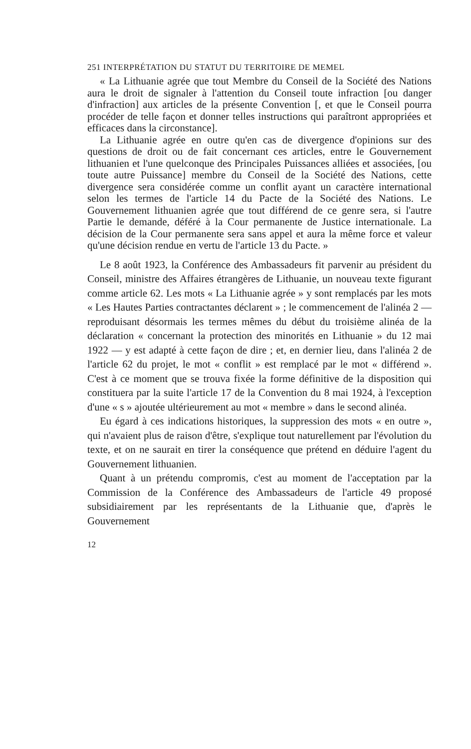251 INTERPRÉTATION DU STATUT DU TERRITOIRE DE MEMEL
« La Lithuanie agrée que tout Membre du Conseil de la Société des Nations aura le droit de signaler à l'attention du Conseil toute infraction [ou danger d'infraction] aux articles de la présente Convention [, et que le Conseil pourra procéder de telle façon et donner telles instructions qui paraîtront appropriées et efficaces dans la circonstance].
La Lithuanie agrée en outre qu'en cas de divergence d'opinions sur des questions de droit ou de fait concernant ces articles, entre le Gouvernement lithuanien et l'une quelconque des Principales Puissances alliées et associées, [ou toute autre Puissance] membre du Conseil de la Société des Nations, cette divergence sera considérée comme un conflit ayant un caractère international selon les termes de l'article 14 du Pacte de la Société des Nations. Le Gouvernement lithuanien agrée que tout différend de ce genre sera, si l'autre Partie le demande, déféré à la Cour permanente de Justice internationale. La décision de la Cour permanente sera sans appel et aura la même force et valeur qu'une décision rendue en vertu de l'article 13 du Pacte. »
Le 8 août 1923, la Conférence des Ambassadeurs fit parvenir au président du Conseil, ministre des Affaires étrangères de Lithuanie, un nouveau texte figurant comme article 62. Les mots « La Lithuanie agrée » y sont remplacés par les mots « Les Hautes Parties contractantes déclarent » ; le commencement de l'alinéa 2 — reproduisant désormais les termes mêmes du début du troisième alinéa de la déclaration « concernant la protection des minorités en Lithuanie » du 12 mai 1922 — y est adapté à cette façon de dire ; et, en dernier lieu, dans l'alinéa 2 de l'article 62 du projet, le mot « conflit » est remplacé par le mot « différend ». C'est à ce moment que se trouva fixée la forme définitive de la disposition qui constituera par la suite l'article 17 de la Convention du 8 mai 1924, à l'exception d'une « s » ajoutée ultérieurement au mot « membre » dans le second alinéa.
Eu égard à ces indications historiques, la suppression des mots « en outre », qui n'avaient plus de raison d'être, s'explique tout naturellement par l'évolution du texte, et on ne saurait en tirer la conséquence que prétend en déduire l'agent du Gouvernement lithuanien.
Quant à un prétendu compromis, c'est au moment de l'acceptation par la Commission de la Conférence des Ambassadeurs de l'article 49 proposé subsidiairement par les représentants de la Lithuanie que, d'après le Gouvernement
12